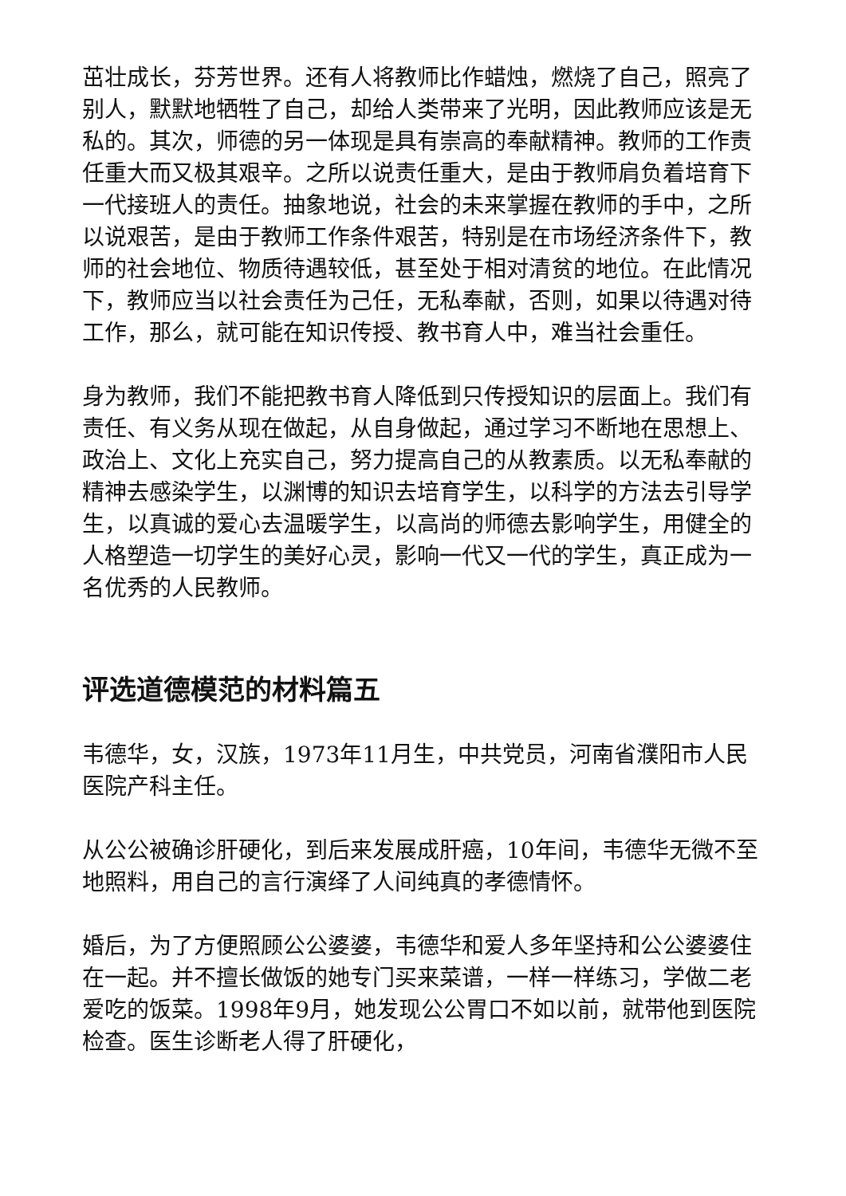茁壮成长，芬芳世界。还有人将教师比作蜡烛，燃烧了自己，照亮了别人，默默地牺牲了自己，却给人类带来了光明，因此教师应该是无私的。其次，师德的另一体现是具有崇高的奉献精神。教师的工作责任重大而又极其艰辛。之所以说责任重大，是由于教师肩负着培育下一代接班人的责任。抽象地说，社会的未来掌握在教师的手中，之所以说艰苦，是由于教师工作条件艰苦，特别是在市场经济条件下，教师的社会地位、物质待遇较低，甚至处于相对清贫的地位。在此情况下，教师应当以社会责任为己任，无私奉献，否则，如果以待遇对待工作，那么，就可能在知识传授、教书育人中，难当社会重任。
身为教师，我们不能把教书育人降低到只传授知识的层面上。我们有责任、有义务从现在做起，从自身做起，通过学习不断地在思想上、政治上、文化上充实自己，努力提高自己的从教素质。以无私奉献的精神去感染学生，以渊博的知识去培育学生，以科学的方法去引导学生，以真诚的爱心去温暖学生，以高尚的师德去影响学生，用健全的人格塑造一切学生的美好心灵，影响一代又一代的学生，真正成为一名优秀的人民教师。
评选道德模范的材料篇五
韦德华，女，汉族，1973年11月生，中共党员，河南省濮阳市人民医院产科主任。
从公公被确诊肝硬化，到后来发展成肝癌，10年间，韦德华无微不至地照料，用自己的言行演绎了人间纯真的孝德情怀。
婚后，为了方便照顾公公婆婆，韦德华和爱人多年坚持和公公婆婆住在一起。并不擅长做饭的她专门买来菜谱，一样一样练习，学做二老爱吃的饭菜。1998年9月，她发现公公胃口不如以前，就带他到医院检查。医生诊断老人得了肝硬化，